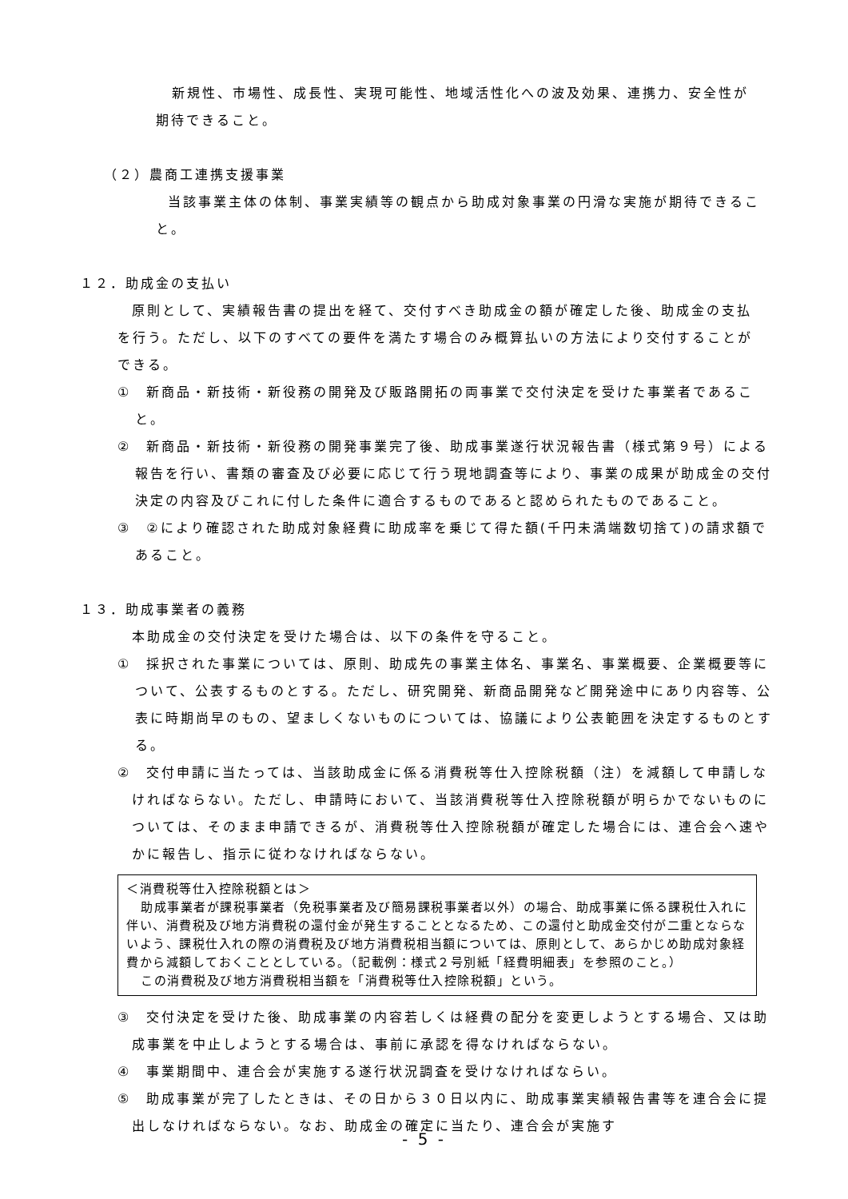新規性、市場性、成長性、実現可能性、地域活性化への波及効果、連携力、安全性が期待できること。
（２）農商工連携支援事業
当該事業主体の体制、事業実績等の観点から助成対象事業の円滑な実施が期待できること。
１２．助成金の支払い
原則として、実績報告書の提出を経て、交付すべき助成金の額が確定した後、助成金の支払を行う。ただし、以下のすべての要件を満たす場合のみ概算払いの方法により交付することができる。
①　新商品・新技術・新役務の開発及び販路開拓の両事業で交付決定を受けた事業者であること。
②　新商品・新技術・新役務の開発事業完了後、助成事業遂行状況報告書（様式第９号）による報告を行い、書類の審査及び必要に応じて行う現地調査等により、事業の成果が助成金の交付決定の内容及びこれに付した条件に適合するものであると認められたものであること。
③　②により確認された助成対象経費に助成率を乗じて得た額(千円未満端数切捨て)の請求額であること。
１３．助成事業者の義務
本助成金の交付決定を受けた場合は、以下の条件を守ること。
①　採択された事業については、原則、助成先の事業主体名、事業名、事業概要、企業概要等について、公表するものとする。ただし、研究開発、新商品開発など開発途中にあり内容等、公表に時期尚早のもの、望ましくないものについては、協議により公表範囲を決定するものとする。
②　交付申請に当たっては、当該助成金に係る消費税等仕入控除税額（注）を減額して申請しなければならない。ただし、申請時において、当該消費税等仕入控除税額が明らかでないものについては、そのまま申請できるが、消費税等仕入控除税額が確定した場合には、連合会へ速やかに報告し、指示に従わなければならない。
＜消費税等仕入控除税額とは＞
助成事業者が課税事業者（免税事業者及び簡易課税事業者以外）の場合、助成事業に係る課税仕入れに伴い、消費税及び地方消費税の還付金が発生することとなるため、この還付と助成金交付が二重とならないよう、課税仕入れの際の消費税及び地方消費税相当額については、原則として、あらかじめ助成対象経費から減額しておくこととしている。（記載例：様式２号別紙「経費明細表」を参照のこと。）
この消費税及び地方消費税相当額を「消費税等仕入控除税額」という。
③　交付決定を受けた後、助成事業の内容若しくは経費の配分を変更しようとする場合、又は助成事業を中止しようとする場合は、事前に承認を得なければならない。
④　事業期間中、連合会が実施する遂行状況調査を受けなければならい。
⑤　助成事業が完了したときは、その日から３０日以内に、助成事業実績報告書等を連合会に提出しなければならない。なお、助成金の確定に当たり、連合会が実施す
- 5 -